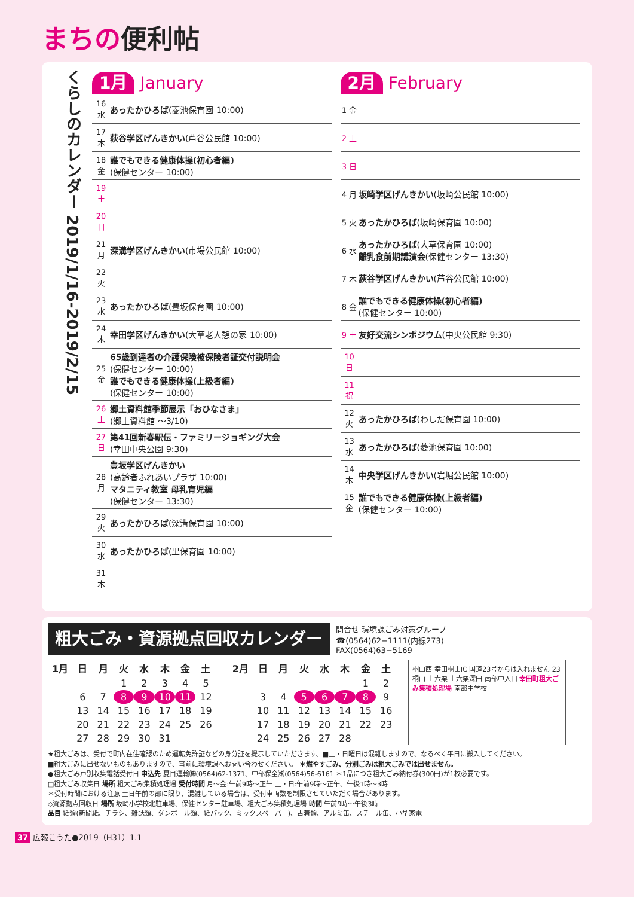まちの便利帖
くらしのカレンダー 2019/1/16-2019/2/15
1月 January
16 水
あったかひろば(菱池保育園 10:00)
17 木
荻谷学区げんきかい(芦谷公民館 10:00)
18 金
誰でもできる健康体操(初心者編)
(保健センター 10:00)
19 土
20 日
21 月
深溝学区げんきかい(市場公民館 10:00)
22 火
23 水
あったかひろば(豊坂保育園 10:00)
24 木
幸田学区げんきかい(大草老人憩の家 10:00)
25 金
65歳到達者の介護保険被保険者証交付説明会
(保健センター 10:00)
誰でもできる健康体操(上級者編)
(保健センター 10:00)
26 土
郷土資料館季節展示「おひなさま」
(郷土資料館 ～3/10)
27 日
第41回新春駅伝・ファミリージョギング大会
(幸田中央公園 9:30)
28 月
豊坂学区げんきかい
(高齢者ふれあいプラザ 10:00)
マタニティ教室 母乳育児編
(保健センター 13:30)
29 火
あったかひろば(深溝保育園 10:00)
30 水
あったかひろば(里保育園 10:00)
31 木
2月 February
1 金
2 土
3 日
4 月
坂崎学区げんきかい(坂崎公民館 10:00)
5 火 あったかひろば(坂崎保育園 10:00)
6 水
あったかひろば(大草保育園 10:00)
離乳食前期講演会(保健センター 13:30)
7 木
荻谷学区げんきかい(芦谷公民館 10:00)
8 金
誰でもできる健康体操(初心者編)
(保健センター 10:00)
9 土
友好交流シンポジウム(中央公民館 9:30)
10 日
11 祝
12 火
あったかひろば(わしだ保育園 10:00)
13 水
あったかひろば(菱池保育園 10:00)
14 木
中央学区げんきかい(岩堀公民館 10:00)
15 金
誰でもできる健康体操(上級者編)
(保健センター 10:00)
粗大ごみ・資源拠点回収カレンダー
問合せ 環境課ごみ対策グループ
☎(0564)62−1111(内線273)
FAX(0564)63−5169
| 1月 | 日 | 月 | 火 | 水 | 木 | 金 | 土 |
| --- | --- | --- | --- | --- | --- | --- | --- |
| | | | 1 | 2 | 3 | 4 | 5 |
| | 6 | 7 | 8 | 9 | 10 | 11 | 12 |
| | 13 | 14 | 15 | 16 | 17 | 18 | 19 |
| | 20 | 21 | 22 | 23 | 24 | 25 | 26 |
| | 27 | 28 | 29 | 30 | 31 | | |
| 2月 | 日 | 月 | 火 | 水 | 木 | 金 | 土 |
| --- | --- | --- | --- | --- | --- | --- | --- |
| | | | | | | 1 | 2 |
| | 3 | 4 | 5 | 6 | 7 | 8 | 9 |
| | 10 | 11 | 12 | 13 | 14 | 15 | 16 |
| | 17 | 18 | 19 | 20 | 21 | 22 | 23 |
| | 24 | 25 | 26 | 27 | 28 | | |
桐山西 幸田桐山IC 国道23号からは入れません 23 桐山 上六栗 上六栗深田 南部中入口 幸田町粗大ごみ集積処理場 南部中学校
★粗大ごみは、受付で町内在住確認のため運転免許証などの身分証を提示していただきます。■土・日曜日は混雑しますので、なるべく平日に搬入してください。
■粗大ごみに出せないものもありますので、事前に環境課へお問い合わせください。 ＊燃やすごみ、分別ごみは粗大ごみでは出せません。
●粗大ごみ戸別収集電話受付日 申込先 夏目運輸㈱(0564)62-1371、中部保全㈱(0564)56-6161 ＊1品につき粗大ごみ納付券(300円)が1枚必要です。
□粗大ごみ収集日 場所 粗大ごみ集積処理場 受付時間 月～金:午前9時～正午 土・日:午前9時～正午、午後1時～3時
＊受付時間における注意 土日午前の部に限り、混雑している場合は、受付車両数を制限させていただく場合があります。
◇資源拠点回収日 場所 坂崎小学校北駐車場、保健センター駐車場、粗大ごみ集積処理場 時間 午前9時～午後3時
品目 紙類(新聞紙、チラシ、雑誌類、ダンボール類、紙パック、ミックスペーパー)、古着類、アルミ缶、スチール缶、小型家電
37 広報こうた●2019（H31）1.1